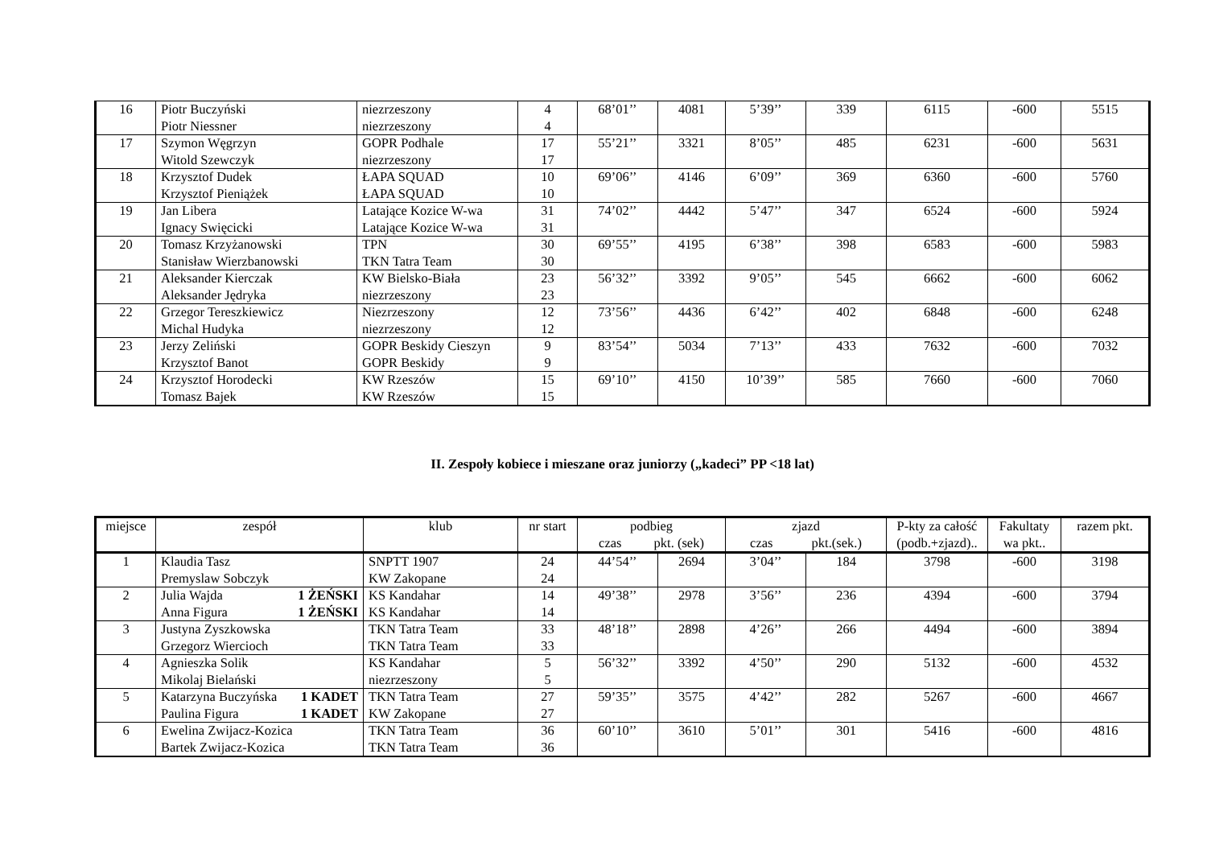| 16 | Piotr Buczyński Piotr Niessner | niezrzeszony niezrzeszony | 4 4 | 68’01’’ | 4081 | 5’39’’ | 339 | 6115 | -600 | 5515 |
| 17 | Szymon Węgrzyn Witold Szewczyk | GOPR Podhale niezrzeszony | 17 17 | 55’21’’ | 3321 | 8’05’’ | 485 | 6231 | -600 | 5631 |
| 18 | Krzysztof Dudek Krzysztof Pieniążek | ŁAPA SQUAD ŁAPA SQUAD | 10 10 | 69’06’’ | 4146 | 6’09’’ | 369 | 6360 | -600 | 5760 |
| 19 | Jan Libera Ignacy Swięcicki | Latające Kozice W-wa Latające Kozice W-wa | 31 31 | 74’02’’ | 4442 | 5’47’’ | 347 | 6524 | -600 | 5924 |
| 20 | Tomasz Krzyżanowski Stanisław Wierzbanowski | TPN TKN Tatra Team | 30 30 | 69’55’’ | 4195 | 6’38’’ | 398 | 6583 | -600 | 5983 |
| 21 | Aleksander Kierczak Aleksander Jędryka | KW Bielsko-Biała niezrzeszony | 23 23 | 56’32’’ | 3392 | 9’05’’ | 545 | 6662 | -600 | 6062 |
| 22 | Grzegor Tereszkiewicz Michal Hudyka | Niezrzeszony niezrzeszony | 12 12 | 73’56’’ | 4436 | 6’42’’ | 402 | 6848 | -600 | 6248 |
| 23 | Jerzy Zeliński Krzysztof Banot | GOPR Beskidy Cieszyn GOPR Beskidy | 9 9 | 83’54’’ | 5034 | 7’13’’ | 433 | 7632 | -600 | 7032 |
| 24 | Krzysztof Horodecki Tomasz Bajek | KW Rzeszów KW Rzeszów | 15 15 | 69’10’’ | 4150 | 10’39’’ | 585 | 7660 | -600 | 7060 |
II. Zespoły kobiece i mieszane oraz juniorzy („kadeci” PP <18 lat)
| miejsce | zespół | klub | nr start | podbieg czas pkt. (sek) | | zjazd czas pkt.(sek.) | | P-kty za całość (podb.+zjazd).. | Fakultaty wa pkt.. | razem pkt. |
| --- | --- | --- | --- | --- | --- | --- | --- | --- | --- | --- |
| 1 | Klaudia Tasz Premyslaw Sobczyk | SNPTT 1907 KW Zakopane | 24 24 | 44’54’’ | 2694 | 3’04’’ | 184 | 3798 | -600 | 3198 |
| 2 | Julia Wajda 1 ŻEŃSKI Anna Figura 1 ŻEŃSKI | KS Kandahar KS Kandahar | 14 14 | 49’38’’ | 2978 | 3’56’’ | 236 | 4394 | -600 | 3794 |
| 3 | Justyna Zyszkowska Grzegorz Wiercioch | TKN Tatra Team TKN Tatra Team | 33 33 | 48’18’’ | 2898 | 4’26’’ | 266 | 4494 | -600 | 3894 |
| 4 | Agnieszka Solik Mikolaj Bielański | KS Kandahar niezrzeszony | 5 5 | 56’32’’ | 3392 | 4’50’’ | 290 | 5132 | -600 | 4532 |
| 5 | Katarzyna Buczyńska 1 KADET Paulina Figura 1 KADET | TKN Tatra Team KW Zakopane | 27 27 | 59’35’’ | 3575 | 4’42’’ | 282 | 5267 | -600 | 4667 |
| 6 | Ewelina Zwijacz-Kozica Bartek Zwijacz-Kozica | TKN Tatra Team TKN Tatra Team | 36 36 | 60’10’’ | 3610 | 5’01’’ | 301 | 5416 | -600 | 4816 |